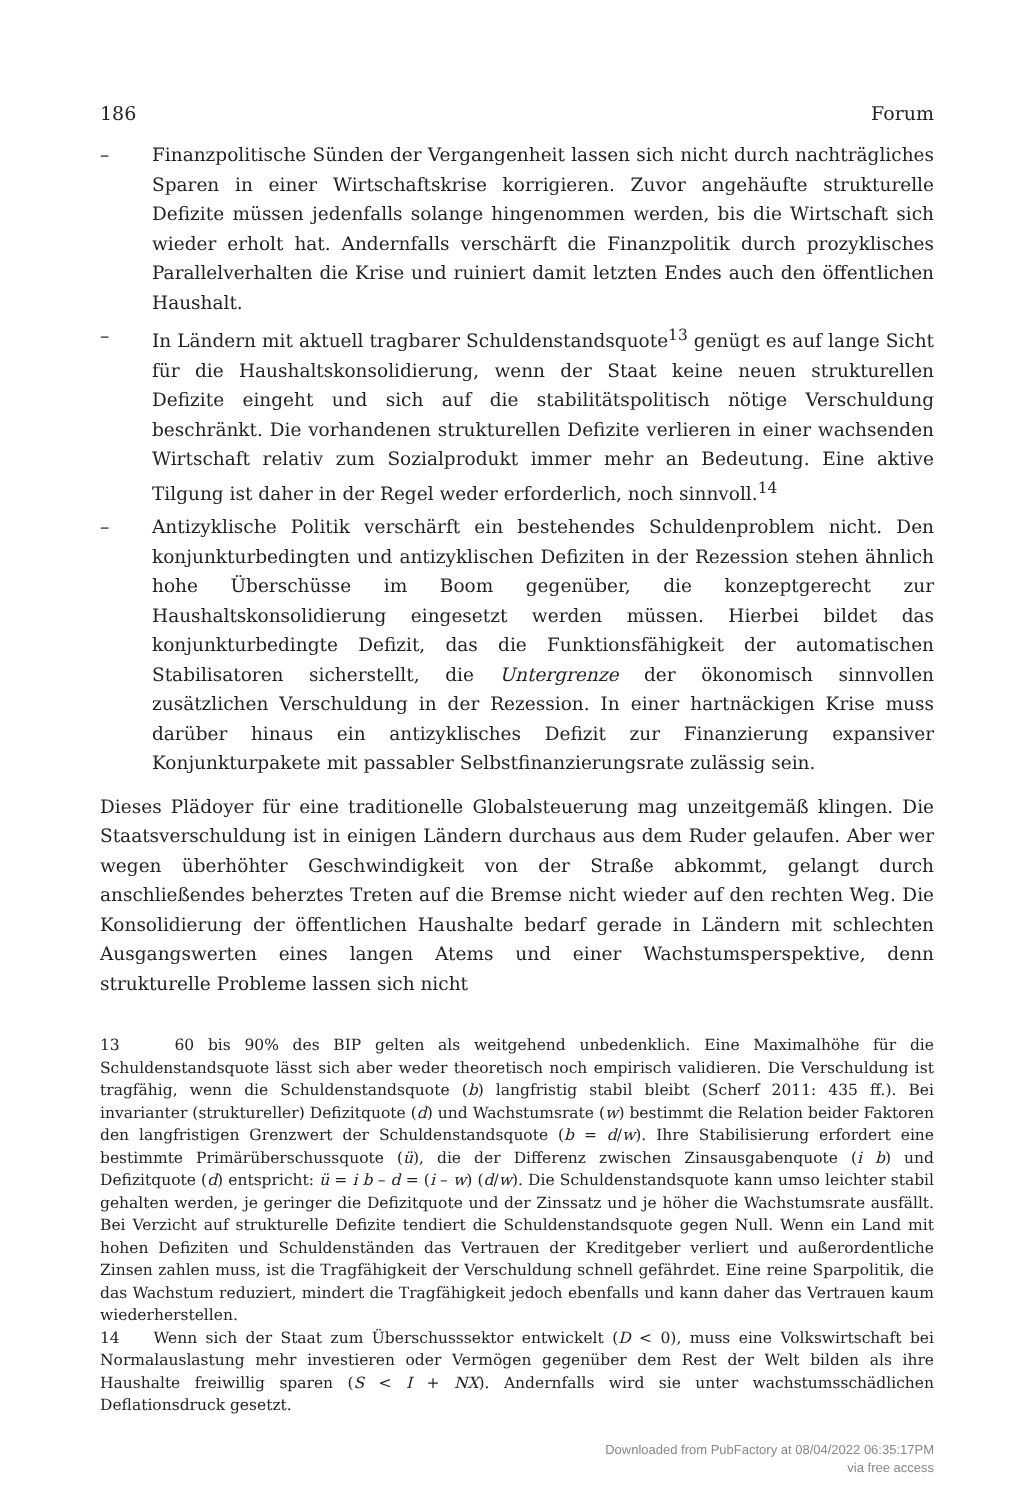186 Forum
– Finanzpolitische Sünden der Vergangenheit lassen sich nicht durch nachträgliches Sparen in einer Wirtschaftskrise korrigieren. Zuvor angehäufte strukturelle Defizite müssen jedenfalls solange hingenommen werden, bis die Wirtschaft sich wieder erholt hat. Andernfalls verschärft die Finanzpolitik durch prozyklisches Parallelverhalten die Krise und ruiniert damit letzten Endes auch den öffentlichen Haushalt.
– In Ländern mit aktuell tragbarer Schuldenstandsquote<sup>13</sup> genügt es auf lange Sicht für die Haushaltskonsolidierung, wenn der Staat keine neuen strukturellen Defizite eingeht und sich auf die stabilitätspolitisch nötige Verschuldung beschränkt. Die vorhandenen strukturellen Defizite verlieren in einer wachsenden Wirtschaft relativ zum Sozialprodukt immer mehr an Bedeutung. Eine aktive Tilgung ist daher in der Regel weder erforderlich, noch sinnvoll.<sup>14</sup>
– Antizyklische Politik verschärft ein bestehendes Schuldenproblem nicht. Den konjunkturbedingten und antizyklischen Defiziten in der Rezession stehen ähnlich hohe Überschüsse im Boom gegenüber, die konzeptgerecht zur Haushaltskonsolidierung eingesetzt werden müssen. Hierbei bildet das konjunkturbedingte Defizit, das die Funktionsfähigkeit der automatischen Stabilisatoren sicherstellt, die Untergrenze der ökonomisch sinnvollen zusätzlichen Verschuldung in der Rezession. In einer hartnäckigen Krise muss darüber hinaus ein antizyklisches Defizit zur Finanzierung expansiver Konjunkturpakete mit passabler Selbstfinanzierungsrate zulässig sein.
Dieses Plädoyer für eine traditionelle Globalsteuerung mag unzeitgemäß klingen. Die Staatsverschuldung ist in einigen Ländern durchaus aus dem Ruder gelaufen. Aber wer wegen überhöhter Geschwindigkeit von der Straße abkommt, gelangt durch anschließendes beherztes Treten auf die Bremse nicht wieder auf den rechten Weg. Die Konsolidierung der öffentlichen Haushalte bedarf gerade in Ländern mit schlechten Ausgangswerten eines langen Atems und einer Wachstumsperspektive, denn strukturelle Probleme lassen sich nicht
13 60 bis 90% des BIP gelten als weitgehend unbedenklich. Eine Maximalhöhe für die Schuldenstandsquote lässt sich aber weder theoretisch noch empirisch validieren. Die Verschuldung ist tragfähig, wenn die Schuldenstandsquote (b) langfristig stabil bleibt (Scherf 2011: 435 ff.). Bei invarianter (struktureller) Defizitquote (d) und Wachstumsrate (w) bestimmt die Relation beider Faktoren den langfristigen Grenzwert der Schuldenstandsquote (b = d/w). Ihre Stabilisierung erfordert eine bestimmte Primärüberschussquote (ü), die der Differenz zwischen Zinsausgabenquote (i b) und Defizitquote (d) entspricht: ü = i b – d = (i – w) (d/w). Die Schuldenstandsquote kann umso leichter stabil gehalten werden, je geringer die Defizitquote und der Zinssatz und je höher die Wachstumsrate ausfällt. Bei Verzicht auf strukturelle Defizite tendiert die Schuldenstandsquote gegen Null. Wenn ein Land mit hohen Defiziten und Schuldenständen das Vertrauen der Kreditgeber verliert und außerordentliche Zinsen zahlen muss, ist die Tragfähigkeit der Verschuldung schnell gefährdet. Eine reine Sparpolitik, die das Wachstum reduziert, mindert die Tragfähigkeit jedoch ebenfalls und kann daher das Vertrauen kaum wiederherstellen.
14 Wenn sich der Staat zum Überschusssektor entwickelt (D < 0), muss eine Volkswirtschaft bei Normalauslastung mehr investieren oder Vermögen gegenüber dem Rest der Welt bilden als ihre Haushalte freiwillig sparen (S < I + NX). Andernfalls wird sie unter wachstumsschädlichen Deflationsdruck gesetzt.
Downloaded from PubFactory at 08/04/2022 06:35:17PM
via free access